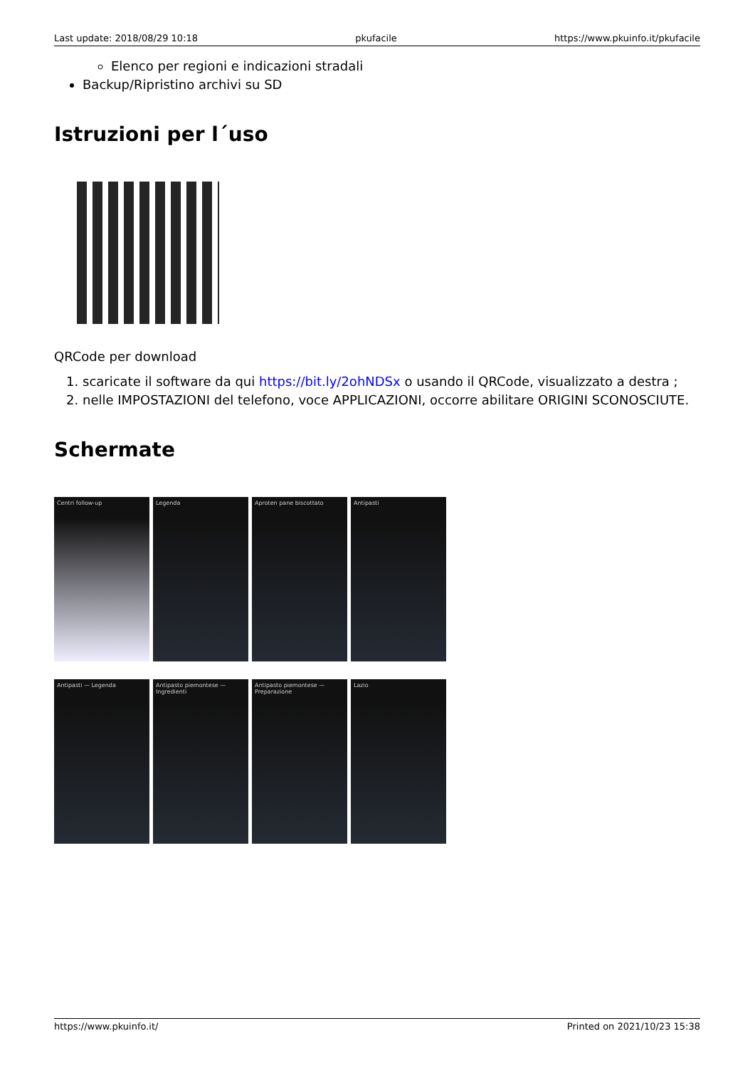Last update: 2018/08/29 10:18 pkufacile https://www.pkuinfo.it/pkufacile
Elenco per regioni e indicazioni stradali
Backup/Ripristino archivi su SD
Istruzioni per l´uso
QRCode per download
1. scaricate il software da qui https://bit.ly/2ohNDSx o usando il QRCode, visualizzato a destra ;
2. nelle IMPOSTAZIONI del telefono, voce APPLICAZIONI, occorre abilitare ORIGINI SCONOSCIUTE.
Schermate
Centri follow-up
Legenda
Aproten pane biscottato
Antipasti
Antipasti — Legenda
Antipasto piemontese — Ingredienti
Antipasto piemontese — Preparazione
Lazio
https://www.pkuinfo.it/ Printed on 2021/10/23 15:38